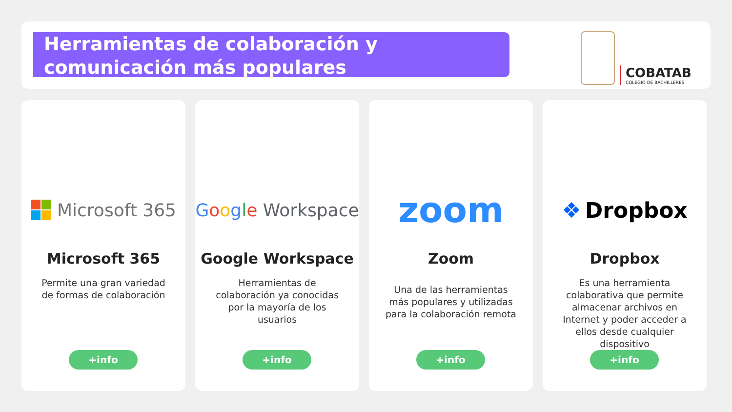Herramientas de colaboración y comunicación más populares
COBATAB
COLEGIO DE BACHILLERES
Microsoft 365
Microsoft 365
Permite una gran variedad de formas de colaboración
+info
Google Workspace
Google Workspace
Herramientas de colaboración ya conocidas por la mayoría de los usuarios
+info
zoom
Zoom
Una de las herramientas más populares y utilizadas para la colaboración remota
+info
❖ Dropbox
Dropbox
Es una herramienta colaborativa que permite almacenar archivos en Internet y poder acceder a ellos desde cualquier dispositivo
+info